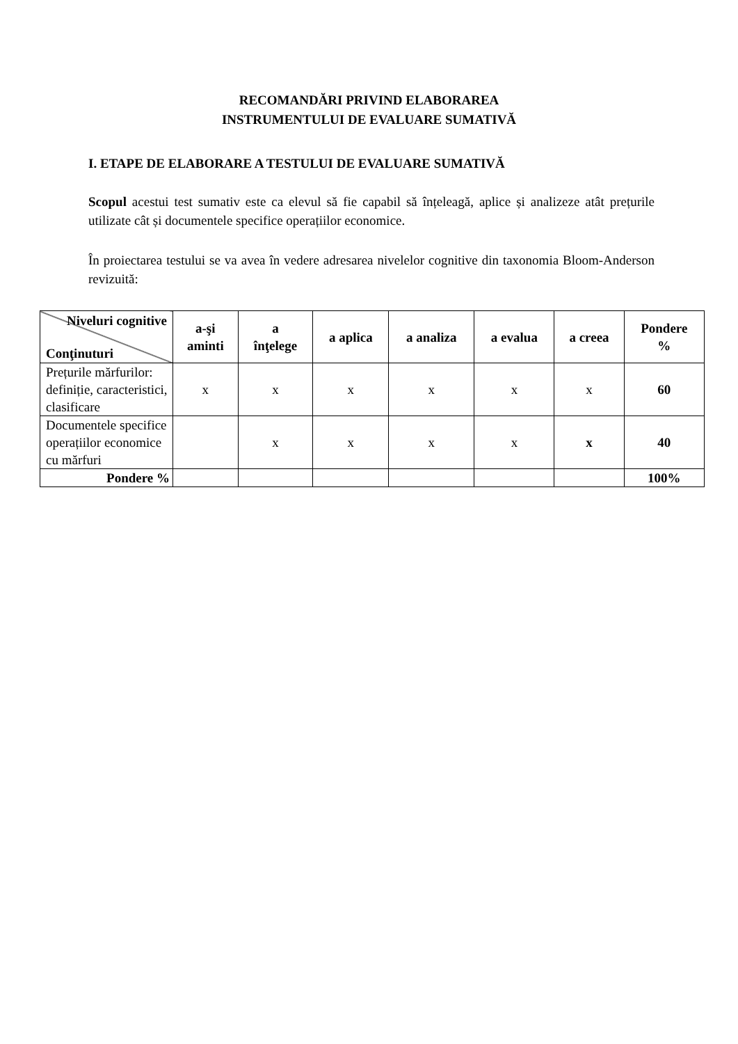RECOMANDĂRI PRIVIND ELABORAREA
INSTRUMENTULUI DE EVALUARE SUMATIVĂ
I. ETAPE DE ELABORARE A TESTULUI DE EVALUARE SUMATIVĂ
Scopul acestui test sumativ este ca elevul să fie capabil să înțeleagă, aplice și analizeze atât prețurile utilizate cât și documentele specifice operațiilor economice.
În proiectarea testului se va avea în vedere adresarea nivelelor cognitive din taxonomia Bloom-Anderson revizuită:
| Niveluri cognitive Conţinuturi | a-şi aminti | a înţelege | a aplica | a analiza | a evalua | a creea | Pondere % |
| --- | --- | --- | --- | --- | --- | --- | --- |
| Prețurile mărfurilor: definiție, caracteristici, clasificare | x | x | x | x | x | x | 60 |
| Documentele specifice operațiilor economice cu mărfuri | | x | x | x | x | x | 40 |
| Pondere % | | | | | | | 100% |